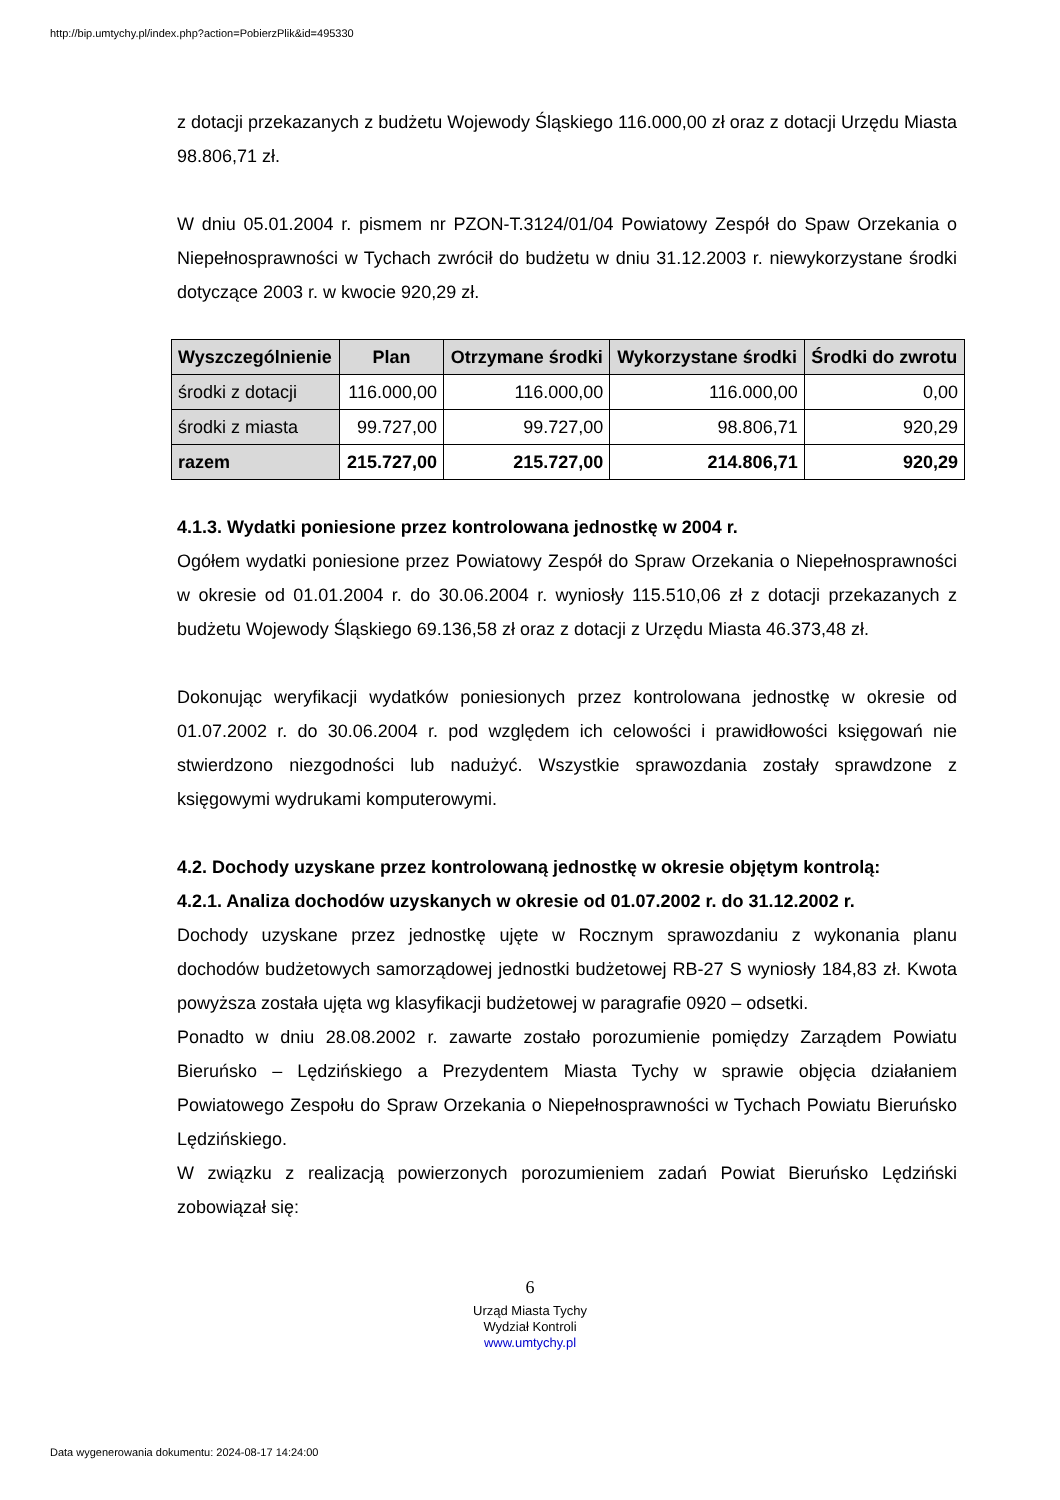http://bip.umtychy.pl/index.php?action=PobierzPlik&id=495330
z dotacji przekazanych z budżetu Wojewody Śląskiego 116.000,00 zł oraz z dotacji Urzędu Miasta 98.806,71 zł.
W dniu 05.01.2004 r. pismem nr PZON-T.3124/01/04 Powiatowy Zespół do Spaw Orzekania o Niepełnosprawności w Tychach zwrócił do budżetu w dniu 31.12.2003 r. niewykorzystane środki dotyczące 2003 r. w kwocie 920,29 zł.
| Wyszczególnienie | Plan | Otrzymane środki | Wykorzystane środki | Środki do zwrotu |
| --- | --- | --- | --- | --- |
| środki z dotacji | 116.000,00 | 116.000,00 | 116.000,00 | 0,00 |
| środki z miasta | 99.727,00 | 99.727,00 | 98.806,71 | 920,29 |
| razem | 215.727,00 | 215.727,00 | 214.806,71 | 920,29 |
4.1.3. Wydatki poniesione przez kontrolowana jednostkę w 2004 r.
Ogółem wydatki poniesione przez Powiatowy Zespół do Spraw Orzekania o Niepełnosprawności w okresie od 01.01.2004 r. do 30.06.2004 r. wyniosły 115.510,06 zł z dotacji przekazanych z budżetu Wojewody Śląskiego 69.136,58 zł oraz z dotacji z Urzędu Miasta 46.373,48 zł.
Dokonując weryfikacji wydatków poniesionych przez kontrolowana jednostkę w okresie od 01.07.2002 r. do 30.06.2004 r. pod względem ich celowości i prawidłowości księgowań nie stwierdzono niezgodności lub nadużyć. Wszystkie sprawozdania zostały sprawdzone z księgowymi wydrukami komputerowymi.
4.2. Dochody uzyskane przez kontrolowaną jednostkę w okresie objętym kontrolą:
4.2.1. Analiza dochodów uzyskanych w okresie od 01.07.2002 r. do 31.12.2002 r.
Dochody uzyskane przez jednostkę ujęte w Rocznym sprawozdaniu z wykonania planu dochodów budżetowych samorządowej jednostki budżetowej RB-27 S wyniosły 184,83 zł. Kwota powyższa została ujęta wg klasyfikacji budżetowej w paragrafie 0920 – odsetki.
Ponadto w dniu 28.08.2002 r. zawarte zostało porozumienie pomiędzy Zarządem Powiatu Bieruńsko – Lędzińskiego a Prezydentem Miasta Tychy w sprawie objęcia działaniem Powiatowego Zespołu do Spraw Orzekania o Niepełnosprawności w Tychach Powiatu Bieruńsko Lędzińskiego.
W związku z realizacją powierzonych porozumieniem zadań Powiat Bieruńsko Lędziński zobowiązał się:
6
Urząd Miasta Tychy
Wydział Kontroli
www.umtychy.pl
Data wygenerowania dokumentu: 2024-08-17 14:24:00